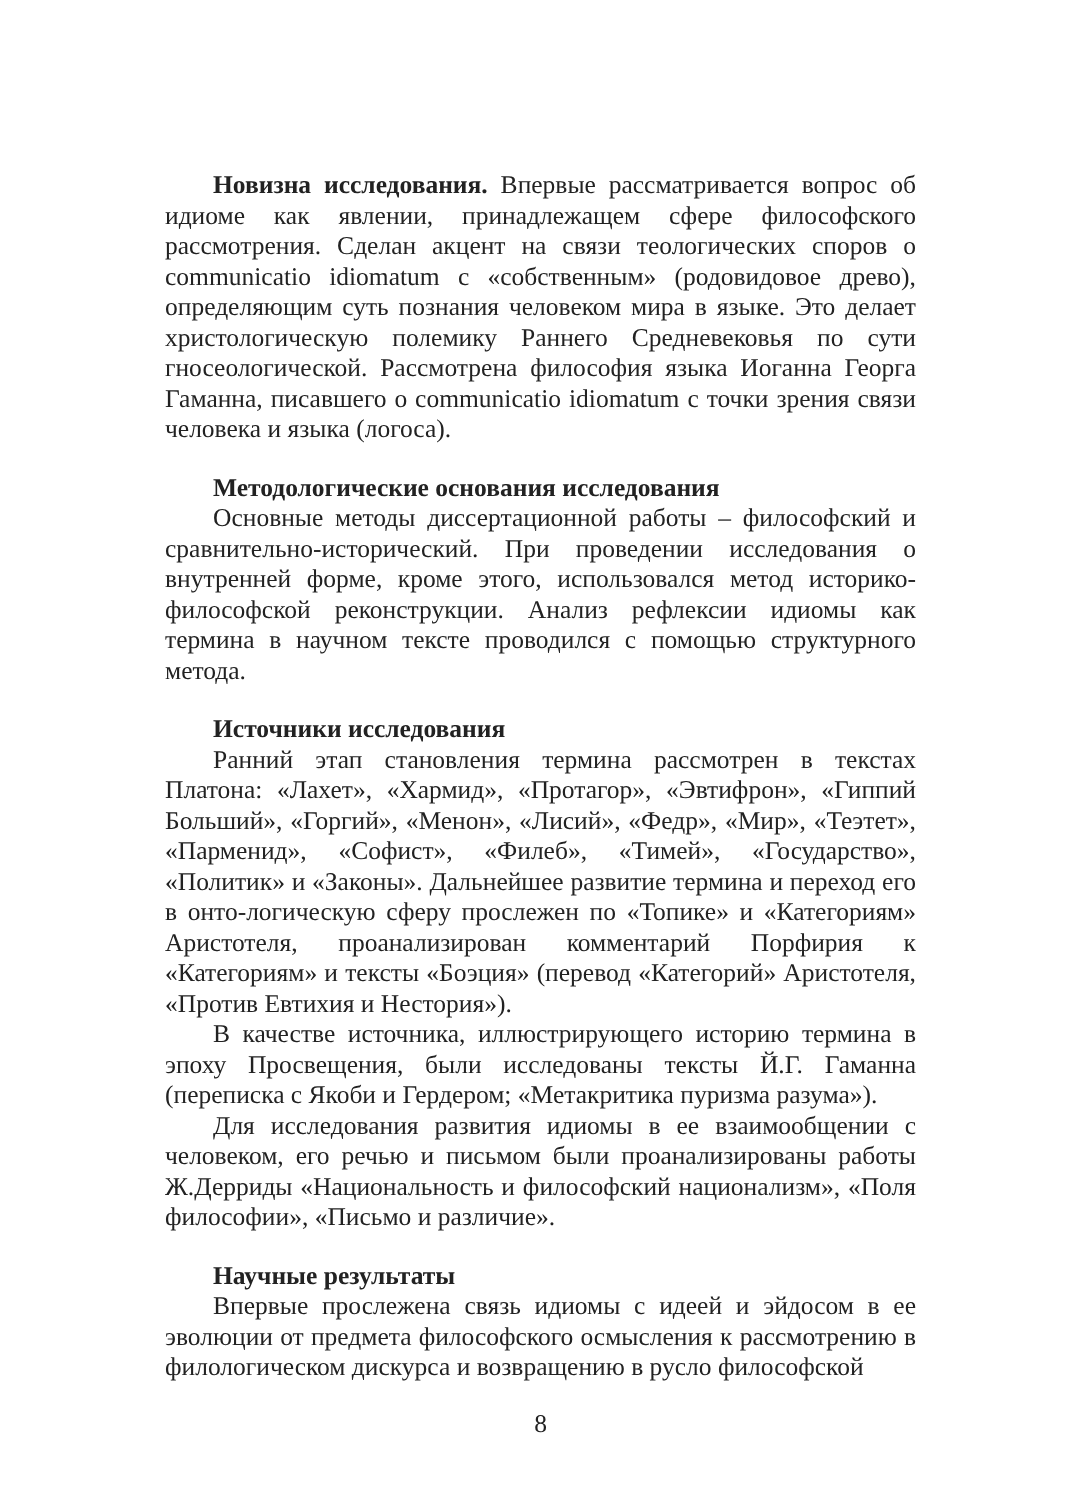Новизна исследования. Впервые рассматривается вопрос об идиоме как явлении, принадлежащем сфере философского рассмотрения. Сделан акцент на связи теологических споров о communicatio idiomatum с «собственным» (родовидовое древо), определяющим суть познания человеком мира в языке. Это делает христологическую полемику Раннего Средневековья по сути гносеологической. Рассмотрена философия языка Иоганна Георга Гаманна, писавшего о communicatio idiomatum с точки зрения связи человека и языка (логоса).
Методологические основания исследования
Основные методы диссертационной работы – философский и сравнительно-исторический. При проведении исследования о внутренней форме, кроме этого, использовался метод историко-философской реконструкции. Анализ рефлексии идиомы как термина в научном тексте проводился с помощью структурного метода.
Источники исследования
Ранний этап становления термина рассмотрен в текстах Платона: «Лахет», «Хармид», «Протагор», «Эвтифрон», «Гиппий Больший», «Горгий», «Менон», «Лисий», «Федр», «Мир», «Теэтет», «Парменид», «Софист», «Филеб», «Тимей», «Государство», «Политик» и «Законы». Дальнейшее развитие термина и переход его в онто-логическую сферу прослежен по «Топике» и «Категориям» Аристотеля, проанализирован комментарий Порфирия к «Категориям» и тексты «Боэция» (перевод «Категорий» Аристотеля, «Против Евтихия и Нестория»).
В качестве источника, иллюстрирующего историю термина в эпоху Просвещения, были исследованы тексты Й.Г. Гаманна (переписка с Якоби и Гердером; «Метакритика пуризма разума»).
Для исследования развития идиомы в ее взаимообщении с человеком, его речью и письмом были проанализированы работы Ж.Дерриды «Национальность и философский национализм», «Поля философии», «Письмо и различие».
Научные результаты
Впервые прослежена связь идиомы с идеей и эйдосом в ее эволюции от предмета философского осмысления к рассмотрению в филологическом дискурса и возвращению в русло философской
8